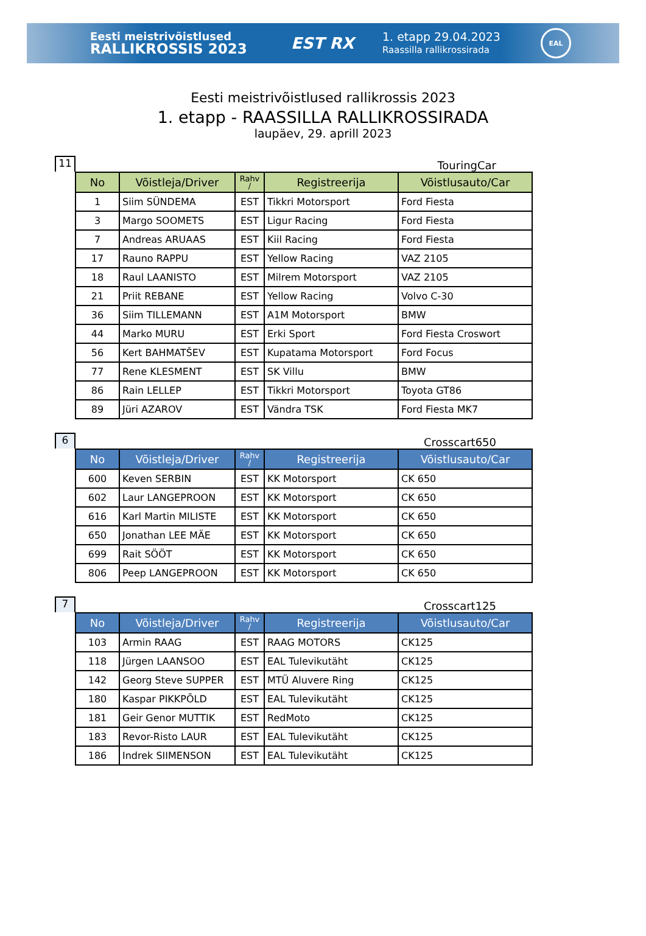Eesti meistrivõistlused
RALLIKROSSIS 2023
EST RX
1. etapp 29.04.2023
Raassilla rallikrossirada
EAL
Eesti meistrivõistlused rallikrossis 2023
1. etapp - RAASSILLA RALLIKROSSIRADA
laupäev, 29. aprill 2023
11
TouringCar
| No | Võistleja/Driver | Rahv / | Registreerija | Võistlusauto/Car |
| --- | --- | --- | --- | --- |
| 1 | Siim SÜNDEMA | EST | Tikkri Motorsport | Ford Fiesta |
| 3 | Margo SOOMETS | EST | Ligur Racing | Ford Fiesta |
| 7 | Andreas ARUAAS | EST | Kiil Racing | Ford Fiesta |
| 17 | Rauno RAPPU | EST | Yellow Racing | VAZ 2105 |
| 18 | Raul LAANISTO | EST | Milrem Motorsport | VAZ 2105 |
| 21 | Priit REBANE | EST | Yellow Racing | Volvo C-30 |
| 36 | Siim TILLEMANN | EST | A1M Motorsport | BMW |
| 44 | Marko MURU | EST | Erki Sport | Ford Fiesta Croswort |
| 56 | Kert BAHMATŠEV | EST | Kupatama Motorsport | Ford Focus |
| 77 | Rene KLESMENT | EST | SK Villu | BMW |
| 86 | Rain LELLEP | EST | Tikkri Motorsport | Toyota GT86 |
| 89 | Jüri AZAROV | EST | Vändra TSK | Ford Fiesta MK7 |
6
Crosscart650
| No | Võistleja/Driver | Rahv / | Registreerija | Võistlusauto/Car |
| --- | --- | --- | --- | --- |
| 600 | Keven SERBIN | EST | KK Motorsport | CK 650 |
| 602 | Laur LANGEPROON | EST | KK Motorsport | CK 650 |
| 616 | Karl Martin MILISTE | EST | KK Motorsport | CK 650 |
| 650 | Jonathan LEE MÄE | EST | KK Motorsport | CK 650 |
| 699 | Rait SÖÖT | EST | KK Motorsport | CK 650 |
| 806 | Peep LANGEPROON | EST | KK Motorsport | CK 650 |
7
Crosscart125
| No | Võistleja/Driver | Rahv / | Registreerija | Võistlusauto/Car |
| --- | --- | --- | --- | --- |
| 103 | Armin RAAG | EST | RAAG MOTORS | CK125 |
| 118 | Jürgen LAANSOO | EST | EAL Tulevikutäht | CK125 |
| 142 | Georg Steve SUPPER | EST | MTÜ Aluvere Ring | CK125 |
| 180 | Kaspar PIKKPÕLD | EST | EAL Tulevikutäht | CK125 |
| 181 | Geir Genor MUTTIK | EST | RedMoto | CK125 |
| 183 | Revor-Risto LAUR | EST | EAL Tulevikutäht | CK125 |
| 186 | Indrek SIIMENSON | EST | EAL Tulevikutäht | CK125 |